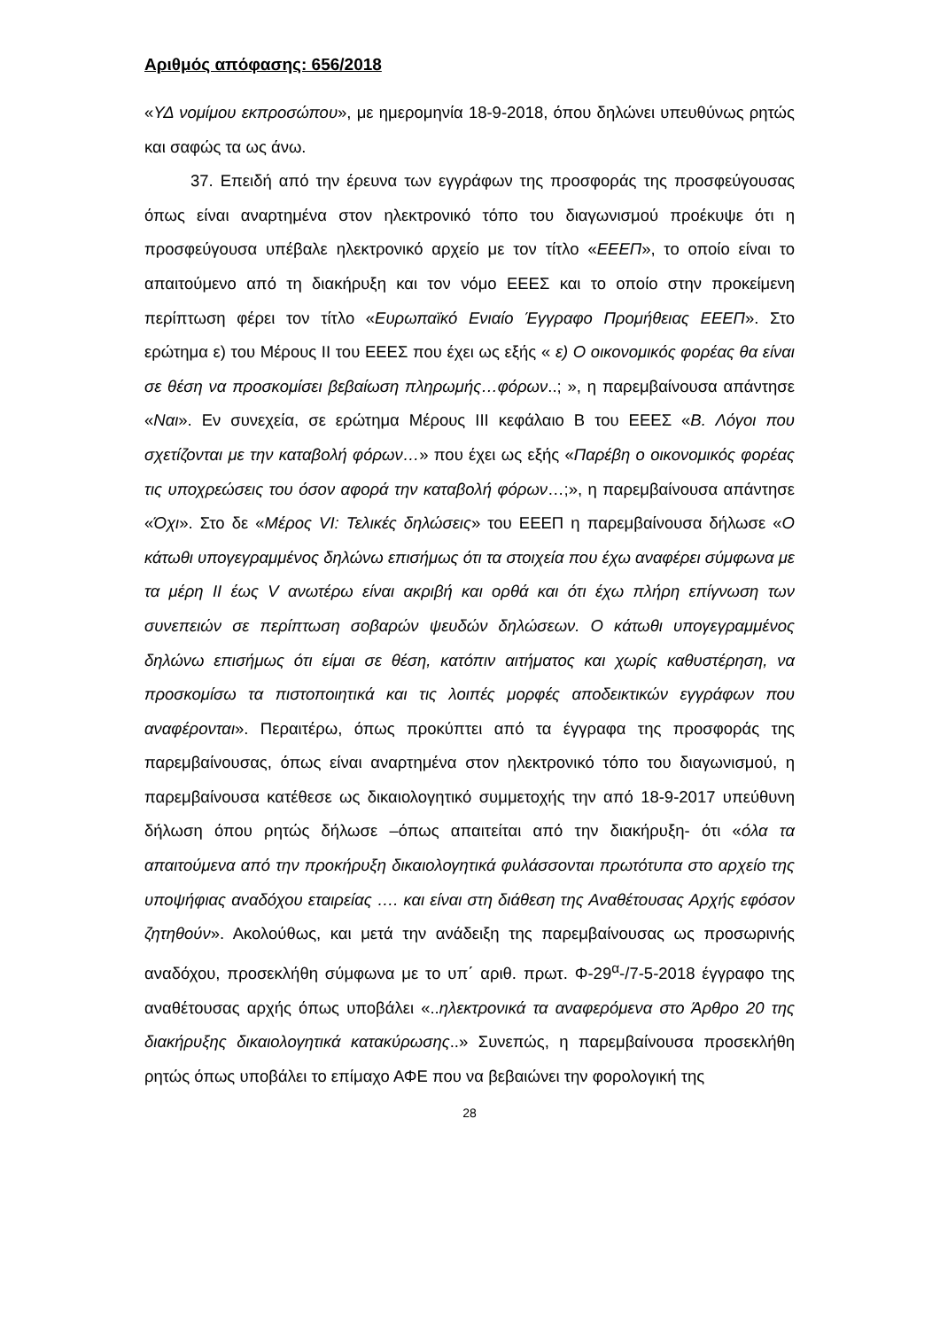Αριθμός απόφασης: 656/2018
«ΥΔ νομίμου εκπροσώπου», με ημερομηνία 18-9-2018, όπου δηλώνει υπευθύνως ρητώς και σαφώς τα ως άνω.
37. Επειδή από την έρευνα των εγγράφων της προσφοράς της προσφεύγουσας όπως είναι αναρτημένα στον ηλεκτρονικό τόπο του διαγωνισμού προέκυψε ότι η προσφεύγουσα υπέβαλε ηλεκτρονικό αρχείο με τον τίτλο «ΕΕΕΠ», το οποίο είναι το απαιτούμενο από τη διακήρυξη και τον νόμο ΕΕΕΣ και το οποίο στην προκείμενη περίπτωση φέρει τον τίτλο «Ευρωπαϊκό Ενιαίο Έγγραφο Προμήθειας ΕΕΕΠ». Στο ερώτημα ε) του Μέρους ΙΙ του ΕΕΕΣ που έχει ως εξής « ε) Ο οικονομικός φορέας θα είναι σε θέση να προσκομίσει βεβαίωση πληρωμής…φόρων..; », η παρεμβαίνουσα απάντησε «Ναι». Εν συνεχεία, σε ερώτημα Μέρους ΙΙΙ κεφάλαιο Β του ΕΕΕΣ «Β. Λόγοι που σχετίζονται με την καταβολή φόρων…» που έχει ως εξής «Παρέβη ο οικονομικός φορέας τις υποχρεώσεις του όσον αφορά την καταβολή φόρων…;», η παρεμβαίνουσα απάντησε «Όχι». Στο δε «Μέρος VI: Τελικές δηλώσεις» του ΕΕΕΠ η παρεμβαίνουσα δήλωσε «Ο κάτωθι υπογεγραμμένος δηλώνω επισήμως ότι τα στοιχεία που έχω αναφέρει σύμφωνα με τα μέρη ΙΙ έως V ανωτέρω είναι ακριβή και ορθά και ότι έχω πλήρη επίγνωση των συνεπειών σε περίπτωση σοβαρών ψευδών δηλώσεων. Ο κάτωθι υπογεγραμμένος δηλώνω επισήμως ότι είμαι σε θέση, κατόπιν αιτήματος και χωρίς καθυστέρηση, να προσκομίσω τα πιστοποιητικά και τις λοιπές μορφές αποδεικτικών εγγράφων που αναφέρονται». Περαιτέρω, όπως προκύπτει από τα έγγραφα της προσφοράς της παρεμβαίνουσας, όπως είναι αναρτημένα στον ηλεκτρονικό τόπο του διαγωνισμού, η παρεμβαίνουσα κατέθεσε ως δικαιολογητικό συμμετοχής την από 18-9-2017 υπεύθυνη δήλωση όπου ρητώς δήλωσε –όπως απαιτείται από την διακήρυξη- ότι «όλα τα απαιτούμενα από την προκήρυξη δικαιολογητικά φυλάσσονται πρωτότυπα στο αρχείο της υποψήφιας αναδόχου εταιρείας …. και είναι στη διάθεση της Αναθέτουσας Αρχής εφόσον ζητηθούν». Ακολούθως, και μετά την ανάδειξη της παρεμβαίνουσας ως προσωρινής αναδόχου, προσεκλήθη σύμφωνα με το υπ΄ αριθ. πρωτ. Φ-29<sup>α</sup>-/7-5-2018 έγγραφο της αναθέτουσας αρχής όπως υποβάλει «..ηλεκτρονικά τα αναφερόμενα στο Άρθρο 20 της διακήρυξης δικαιολογητικά κατακύρωσης..» Συνεπώς, η παρεμβαίνουσα προσεκλήθη ρητώς όπως υποβάλει το επίμαχο ΑΦΕ που να βεβαιώνει την φορολογική της
28